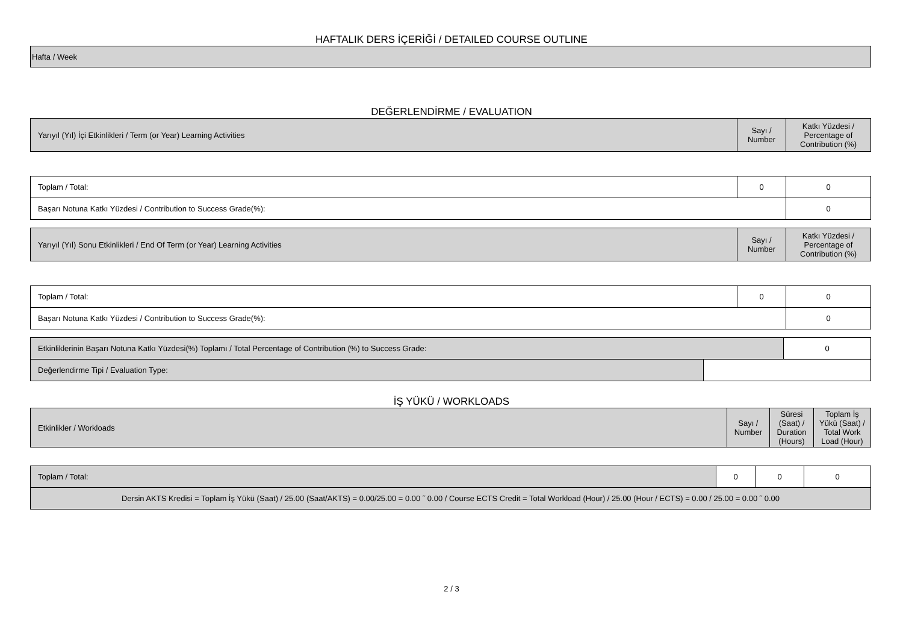HAFTALIK DERS İÇERİĞİ / DETAILED COURSE OUTLINE
| Hafta / Week |
DEĞERLENDİRME / EVALUATION
| Yarıyıl (Yıl) İçi Etkinlikleri / Term (or Year) Learning Activities | Sayı / Number | Katkı Yüzdesi / Percentage of Contribution (%) |
| Toplam / Total: | 0 | 0 |
| Başarı Notuna Katkı Yüzdesi / Contribution to Success Grade(%): | | 0 |
| Yarıyıl (Yıl) Sonu Etkinlikleri / End Of Term (or Year) Learning Activities | Sayı / Number | Katkı Yüzdesi / Percentage of Contribution (%) |
| Toplam / Total: | 0 | 0 |
| Başarı Notuna Katkı Yüzdesi / Contribution to Success Grade(%): | | 0 |
| Etkinliklerinin Başarı Notuna Katkı Yüzdesi(%) Toplamı / Total Percentage of Contribution (%) to Success Grade: | | 0 |
| Değerlendirme Tipi / Evaluation Type: | | |
İŞ YÜKÜ / WORKLOADS
| Etkinlikler / Workloads | Sayı / Number | Süresi (Saat) / Duration (Hours) | Toplam İş Yükü (Saat) / Total Work Load (Hour) |
| Toplam / Total: | 0 | 0 | 0 |
| Dersin AKTS Kredisi = Toplam İş Yükü (Saat) / 25.00 (Saat/AKTS) = 0.00/25.00 = 0.00 ˜ 0.00 / Course ECTS Credit = Total Workload (Hour) / 25.00 (Hour / ECTS) = 0.00 / 25.00 = 0.00 ˜ 0.00 | | | |
2 / 3